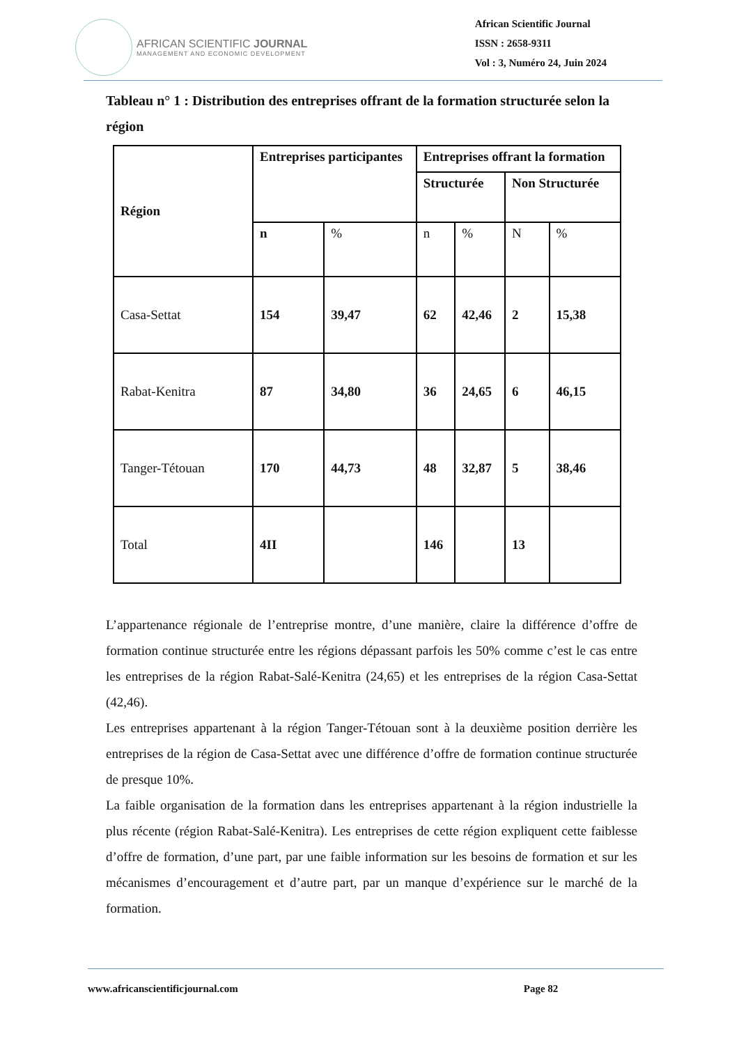AFRICAN SCIENTIFIC JOURNAL
MANAGEMENT AND ECONOMIC DEVELOPMENT
African Scientific Journal
ISSN : 2658-9311
Vol : 3, Numéro 24, Juin 2024
Tableau n° 1 : Distribution des entreprises offrant de la formation structurée selon la région
| Région | Entreprises participantes | | Entreprises offrant la formation | | | |
| --- | --- | --- | --- | --- | --- | --- |
| | | | Structurée | | Non Structurée | |
| | n | % | n | % | N | % |
| Casa-Settat | 154 | 39,47 | 62 | 42,46 | 2 | 15,38 |
| Rabat-Kenitra | 87 | 34,80 | 36 | 24,65 | 6 | 46,15 |
| Tanger-Tétouan | 170 | 44,73 | 48 | 32,87 | 5 | 38,46 |
| Total | 4II | | 146 | | 13 | |
L’appartenance régionale de l’entreprise montre, d’une manière, claire la différence d’offre de formation continue structurée entre les régions dépassant parfois les 50% comme c’est le cas entre les entreprises de la région Rabat-Salé-Kenitra (24,65) et les entreprises de la région Casa-Settat (42,46).
Les entreprises appartenant à la région Tanger-Tétouan sont à la deuxième position derrière les entreprises de la région de Casa-Settat avec une différence d’offre de formation continue structurée de presque 10%.
La faible organisation de la formation dans les entreprises appartenant à la région industrielle la plus récente (région Rabat-Salé-Kenitra). Les entreprises de cette région expliquent cette faiblesse d’offre de formation, d’une part, par une faible information sur les besoins de formation et sur les mécanismes d’encouragement et d’autre part, par un manque d’expérience sur le marché de la formation.
www.africanscientificjournal.com Page 82